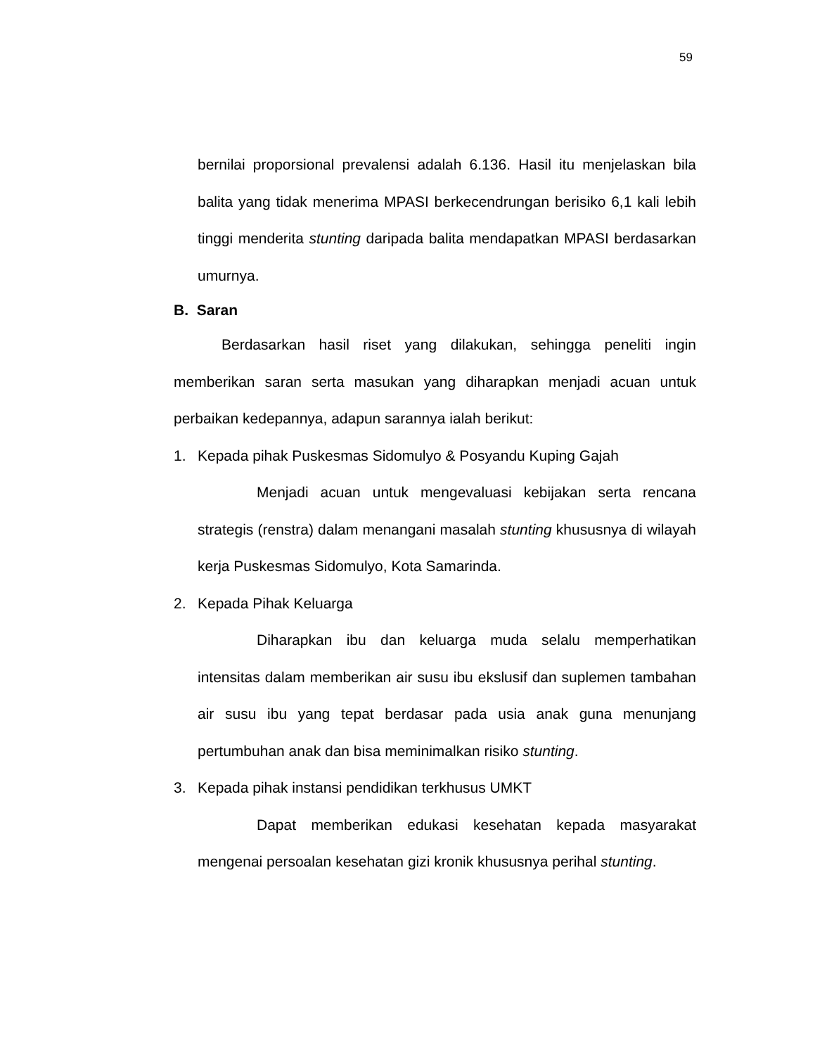59
bernilai proporsional prevalensi adalah 6.136. Hasil itu menjelaskan bila balita yang tidak menerima MPASI berkecendrungan berisiko 6,1 kali lebih tinggi menderita stunting daripada balita mendapatkan MPASI berdasarkan umurnya.
B. Saran
Berdasarkan hasil riset yang dilakukan, sehingga peneliti ingin memberikan saran serta masukan yang diharapkan menjadi acuan untuk perbaikan kedepannya, adapun sarannya ialah berikut:
1. Kepada pihak Puskesmas Sidomulyo & Posyandu Kuping Gajah
Menjadi acuan untuk mengevaluasi kebijakan serta rencana strategis (renstra) dalam menangani masalah stunting khususnya di wilayah kerja Puskesmas Sidomulyo, Kota Samarinda.
2. Kepada Pihak Keluarga
Diharapkan ibu dan keluarga muda selalu memperhatikan intensitas dalam memberikan air susu ibu ekslusif dan suplemen tambahan air susu ibu yang tepat berdasar pada usia anak guna menunjang pertumbuhan anak dan bisa meminimalkan risiko stunting.
3. Kepada pihak instansi pendidikan terkhusus UMKT
Dapat memberikan edukasi kesehatan kepada masyarakat mengenai persoalan kesehatan gizi kronik khususnya perihal stunting.